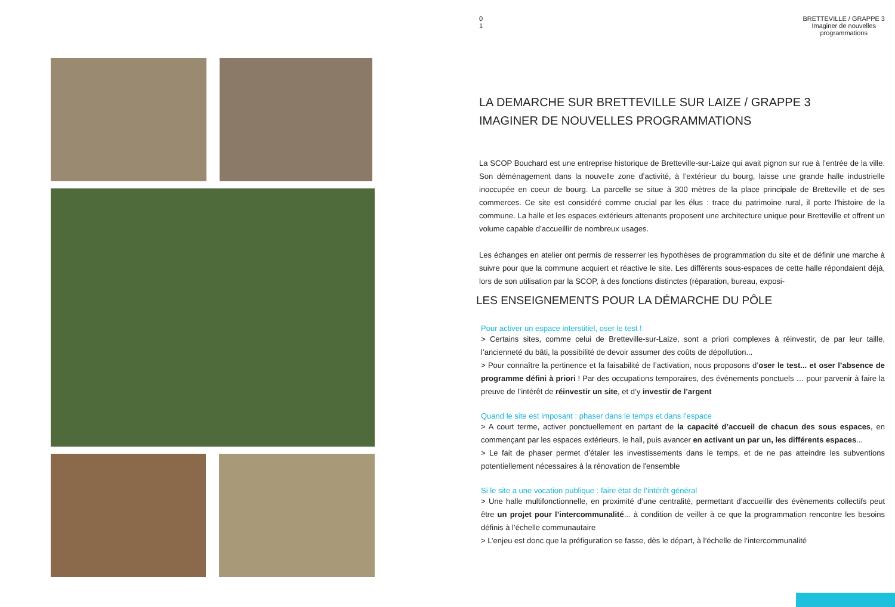0
1
BRETTEVILLE / GRAPPE 3
Imaginer de nouvelles
programmations
LA DEMARCHE SUR BRETTEVILLE SUR LAIZE / GRAPPE 3
IMAGINER DE NOUVELLES PROGRAMMATIONS
La SCOP Bouchard est une entreprise historique de Bretteville-sur-Laize qui avait pignon sur rue à l’entrée de la ville. Son déménagement dans la nouvelle zone d’activité, à l’extérieur du bourg, laisse une grande halle industrielle inoccupée en coeur de bourg. La parcelle se situe à 300 mètres de la place principale de Bretteville et de ses commerces. Ce site est considéré comme crucial par les élus : trace du patrimoine rural, il porte l'histoire de la commune. La halle et les espaces extérieurs attenants proposent une architecture unique pour Bretteville et offrent un volume capable d’accueillir de nombreux usages.
Les échanges en atelier ont permis de resserrer les hypothèses de programmation du site et de définir une marche à suivre pour que la commune acquiert et réactive le site. Les différents sous-espaces de cette halle répondaient déjà, lors de son utilisation par la SCOP, à des fonctions distinctes (réparation, bureau, exposi-
LES ENSEIGNEMENTS POUR LA DÉMARCHE DU PÔLE
Pour activer un espace interstitiel, oser le test !
> Certains sites, comme celui de Bretteville-sur-Laize, sont a priori complexes à réinvestir, de par leur taille, l’ancienneté du bâti, la possibilité de devoir assumer des coûts de dépollution...
> Pour connaître la pertinence et la faisabilité de l’activation, nous proposons d’oser le test... et oser l’absence de programme défini à priori ! Par des occupations temporaires, des événements ponctuels … pour parvenir à faire la preuve de l’intérêt de réinvestir un site, et d’y investir de l’argent
Quand le site est imposant : phaser dans le temps et dans l’espace
> A court terme, activer ponctuellement en partant de la capacité d’accueil de chacun des sous espaces, en commençant par les espaces extérieurs, le hall, puis avancer en activant un par un, les différents espaces...
> Le fait de phaser permet d’étaler les investissements dans le temps, et de ne pas atteindre les subventions potentiellement nécessaires à la rénovation de l'ensemble
Si le site a une vocation publique : faire état de l’intérêt général
> Une halle multifonctionnelle, en proximité d’une centralité, permettant d’accueillir des évènements collectifs peut être un projet pour l’intercommunalité... à condition de veiller à ce que la programmation rencontre les besoins définis à l’échelle communautaire
> L’enjeu est donc que la préfiguration se fasse, dès le départ, à l’échelle de l’intercommunalité